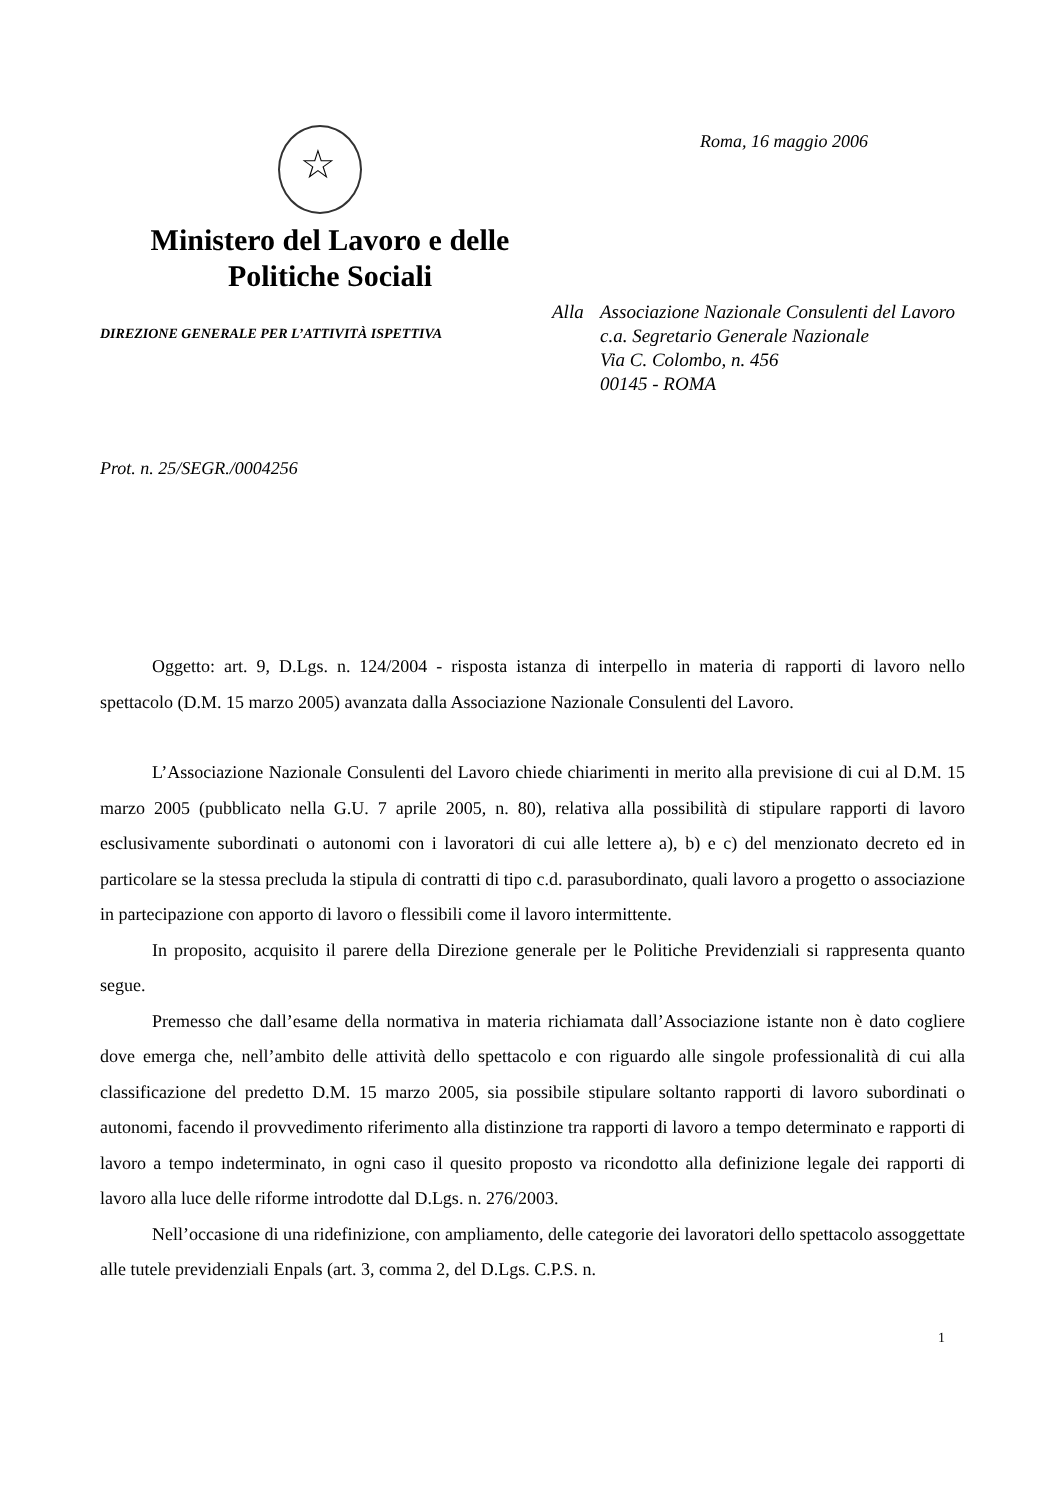☆
Ministero del Lavoro e delle
Politiche Sociali
DIREZIONE GENERALE PER L’ATTIVITÀ ISPETTIVA
Roma, 16 maggio 2006
Alla Associazione Nazionale Consulenti del Lavoro
c.a. Segretario Generale Nazionale
Via C. Colombo, n. 456
00145 - ROMA
Prot. n. 25/SEGR./0004256
Oggetto: art. 9, D.Lgs. n. 124/2004 - risposta istanza di interpello in materia di rapporti di lavoro nello spettacolo (D.M. 15 marzo 2005) avanzata dalla Associazione Nazionale Consulenti del Lavoro.
L’Associazione Nazionale Consulenti del Lavoro chiede chiarimenti in merito alla previsione di cui al D.M. 15 marzo 2005 (pubblicato nella G.U. 7 aprile 2005, n. 80), relativa alla possibilità di stipulare rapporti di lavoro esclusivamente subordinati o autonomi con i lavoratori di cui alle lettere a), b) e c) del menzionato decreto ed in particolare se la stessa precluda la stipula di contratti di tipo c.d. parasubordinato, quali lavoro a progetto o associazione in partecipazione con apporto di lavoro o flessibili come il lavoro intermittente.
In proposito, acquisito il parere della Direzione generale per le Politiche Previdenziali si rappresenta quanto segue.
Premesso che dall’esame della normativa in materia richiamata dall’Associazione istante non è dato cogliere dove emerga che, nell’ambito delle attività dello spettacolo e con riguardo alle singole professionalità di cui alla classificazione del predetto D.M. 15 marzo 2005, sia possibile stipulare soltanto rapporti di lavoro subordinati o autonomi, facendo il provvedimento riferimento alla distinzione tra rapporti di lavoro a tempo determinato e rapporti di lavoro a tempo indeterminato, in ogni caso il quesito proposto va ricondotto alla definizione legale dei rapporti di lavoro alla luce delle riforme introdotte dal D.Lgs. n. 276/2003.
Nell’occasione di una ridefinizione, con ampliamento, delle categorie dei lavoratori dello spettacolo assoggettate alle tutele previdenziali Enpals (art. 3, comma 2, del D.Lgs. C.P.S. n.
1